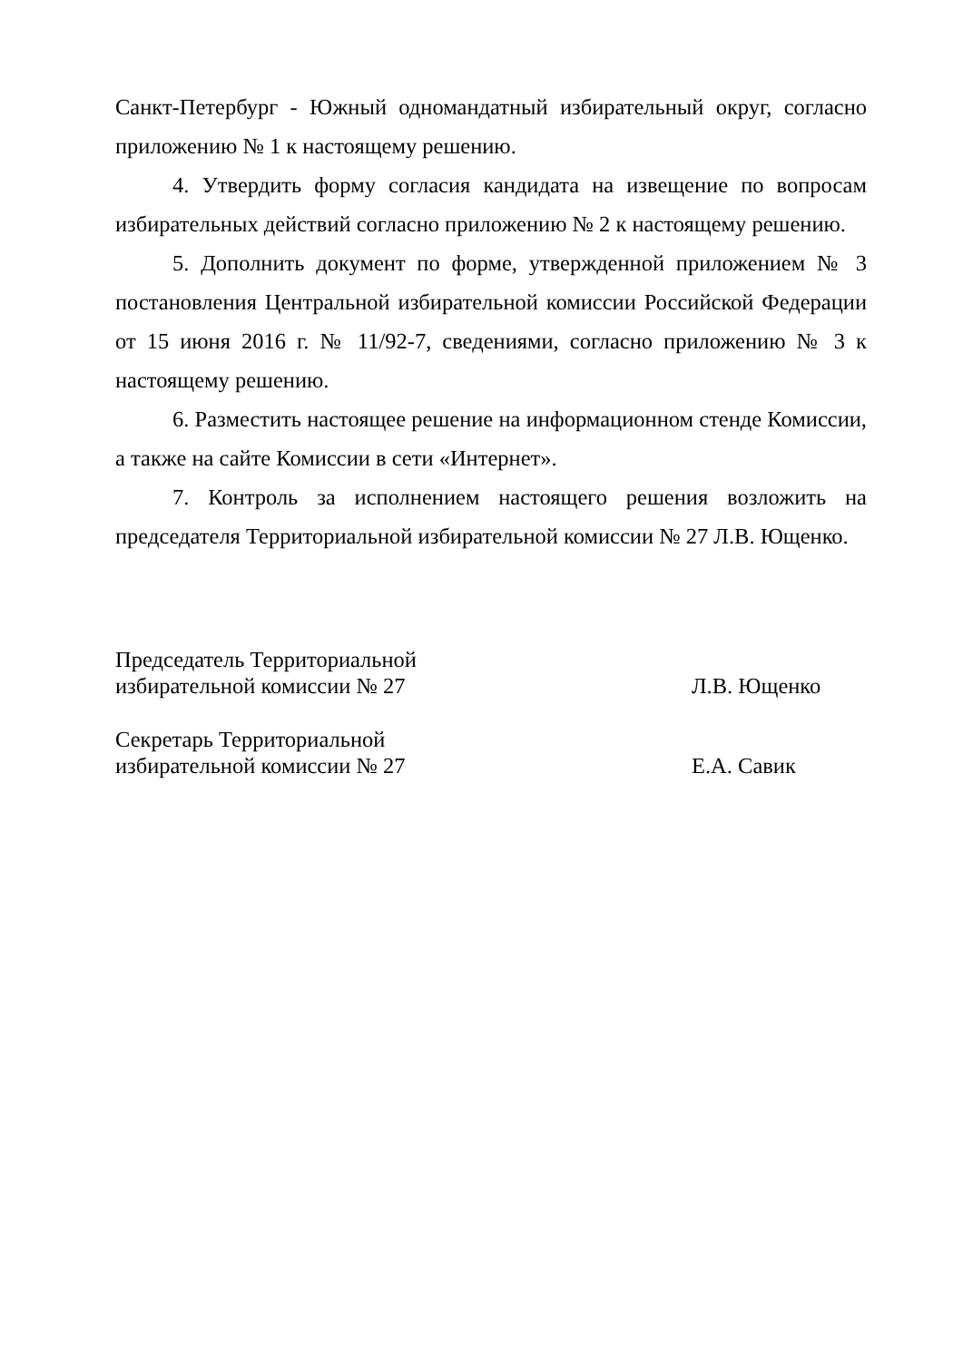Санкт-Петербург - Южный одномандатный избирательный округ, согласно приложению № 1 к настоящему решению.
4. Утвердить форму согласия кандидата на извещение по вопросам избирательных действий согласно приложению № 2 к настоящему решению.
5. Дополнить документ по форме, утвержденной приложением № 3 постановления Центральной избирательной комиссии Российской Федерации от 15 июня 2016 г. № 11/92-7, сведениями, согласно приложению № 3 к настоящему решению.
6. Разместить настоящее решение на информационном стенде Комиссии, а также на сайте Комиссии в сети «Интернет».
7. Контроль за исполнением настоящего решения возложить на председателя Территориальной избирательной комиссии № 27 Л.В. Ющенко.
Председатель Территориальной
избирательной комиссии № 27
Л.В. Ющенко
Секретарь Территориальной
избирательной комиссии № 27
Е.А. Савик